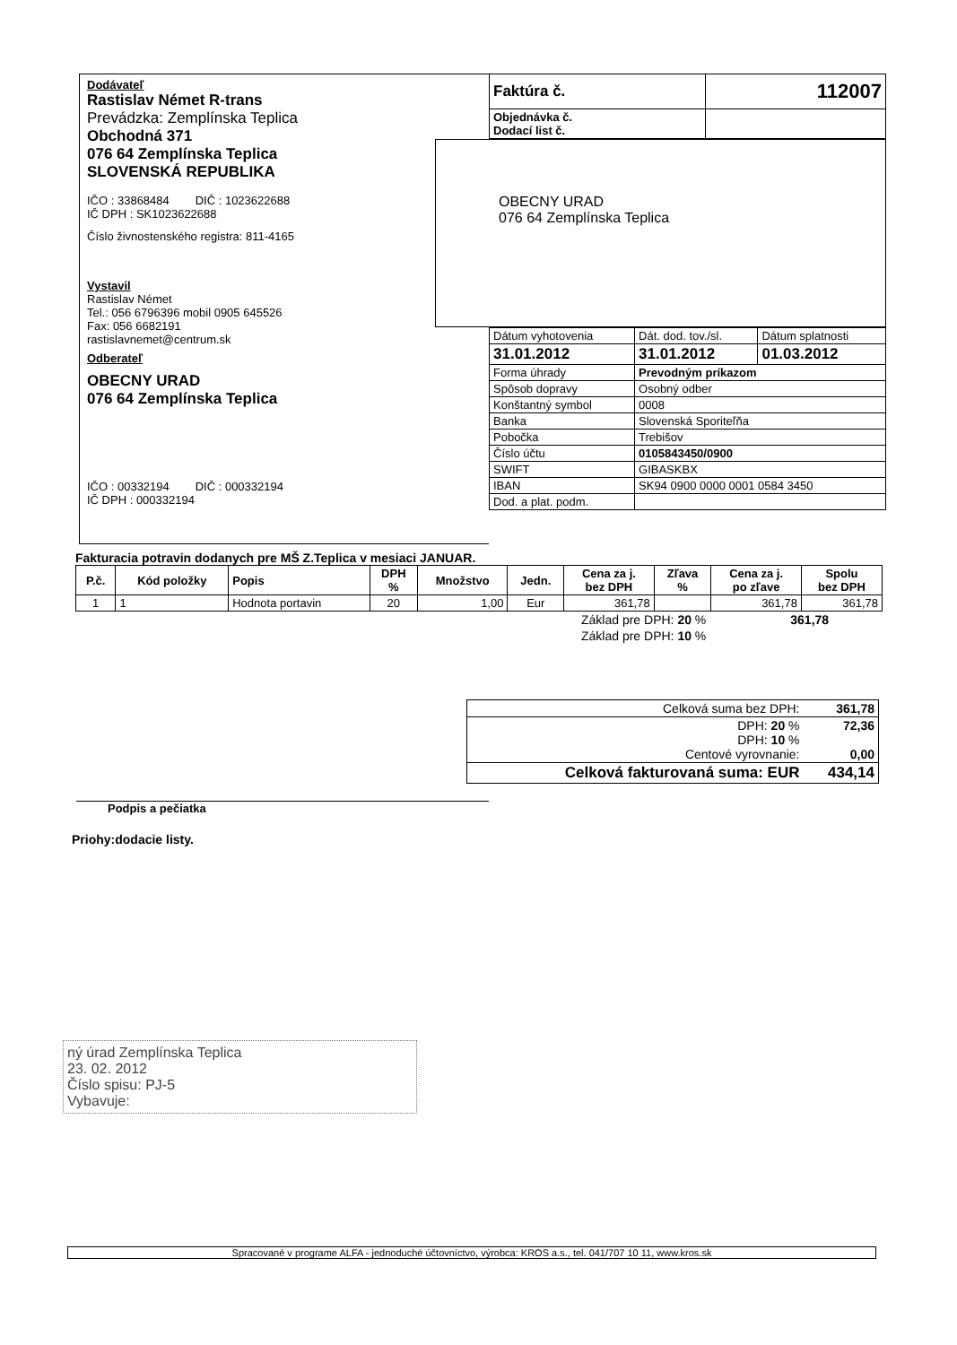Dodávateľ
Rastislav Német R-trans
Prevádzka: Zemplínska Teplica
Obchodná 371
076 64 Zemplínska Teplica
SLOVENSKÁ REPUBLIKA
IČO : 33868484 DIČ : 1023622688
IČ DPH : SK1023622688
Číslo živnostenského registra: 811-4165
Vystavil
Rastislav Német
Tel.: 056 6796396 mobil 0905 645526
Fax: 056 6682191
rastislavnemet@centrum.sk
Odberateľ
OBECNY URAD
076 64 Zemplínska Teplica
IČO : 00332194 DIČ : 000332194
IČ DPH : 000332194
| Faktúra č. | 112007 |
| Objednávka č. Dodací list č. | |
OBECNY URAD
076 64 Zemplínska Teplica
| Dátum vyhotovenia | Dát. dod. tov./sl. | Dátum splatnosti |
| 31.01.2012 | 31.01.2012 | 01.03.2012 |
| Forma úhrady | Prevodným príkazom | |
| Spôsob dopravy | Osobný odber | |
| Konštantný symbol | 0008 | |
| Banka | Slovenská Sporiteľňa | |
| Pobočka | Trebišov | |
| Číslo účtu | 0105843450/0900 | |
| SWIFT | GIBASKBX | |
| IBAN | SK94 0900 0000 0001 0584 3450 | |
| Dod. a plat. podm. | | |
Fakturacia potravin dodanych pre MŠ Z.Teplica v mesiaci JANUAR.
| P.č. | Kód položky | Popis | DPH % | Množstvo | Jedn. | Cena za j. bez DPH | Zľava % | Cena za j. po zľave | Spolu bez DPH |
| --- | --- | --- | --- | --- | --- | --- | --- | --- | --- |
| 1 | 1 | Hodnota portavin | 20 | 1,00 | Eur | 361,78 | | 361,78 | 361,78 |
| Základ pre DPH: 20 % | 361,78 |
| Základ pre DPH: 10 % | |
| Celková suma bez DPH: | 361,78 |
| DPH: 20 % DPH: 10 % Centové vyrovnanie: | 72,36 0,00 |
| Celková fakturovaná suma: EUR | 434,14 |
Podpis a pečiatka
Priohy:dodacie listy.
ný úrad Zemplínska Teplica
23. 02. 2012
Číslo spisu: PJ-5
Vybavuje:
Spracované v programe ALFA - jednoduché účtovníctvo, výrobca: KROS a.s., tel. 041/707 10 11, www.kros.sk